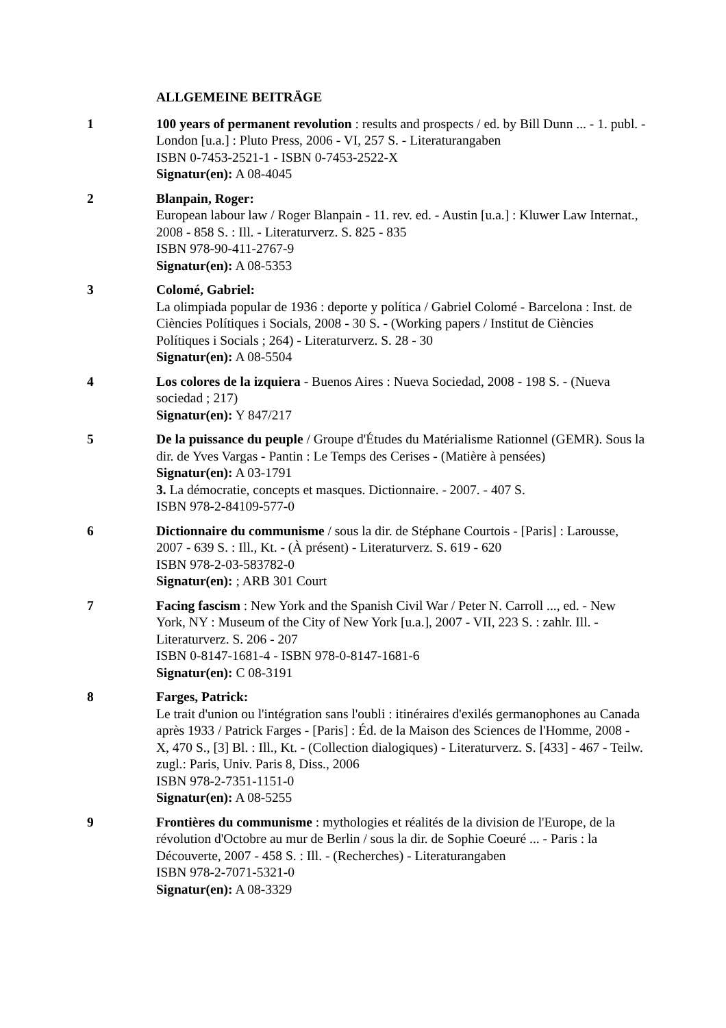ALLGEMEINE BEITRÄGE
1 100 years of permanent revolution : results and prospects / ed. by Bill Dunn ... - 1. publ. - London [u.a.] : Pluto Press, 2006 - VI, 257 S. - Literaturangaben
ISBN 0-7453-2521-1 - ISBN 0-7453-2522-X
Signatur(en): A 08-4045
2 Blanpain, Roger:
European labour law / Roger Blanpain - 11. rev. ed. - Austin [u.a.] : Kluwer Law Internat., 2008 - 858 S. : Ill. - Literaturverz. S. 825 - 835
ISBN 978-90-411-2767-9
Signatur(en): A 08-5353
3 Colomé, Gabriel:
La olimpiada popular de 1936 : deporte y política / Gabriel Colomé - Barcelona : Inst. de Ciències Polítiques i Socials, 2008 - 30 S. - (Working papers / Institut de Ciències Polítiques i Socials ; 264) - Literaturverz. S. 28 - 30
Signatur(en): A 08-5504
4 Los colores de la izquiera - Buenos Aires : Nueva Sociedad, 2008 - 198 S. - (Nueva sociedad ; 217)
Signatur(en): Y 847/217
5 De la puissance du peuple / Groupe d'Études du Matérialisme Rationnel (GEMR). Sous la dir. de Yves Vargas - Pantin : Le Temps des Cerises - (Matière à pensées)
Signatur(en): A 03-1791
3. La démocratie, concepts et masques. Dictionnaire. - 2007. - 407 S.
ISBN 978-2-84109-577-0
6 Dictionnaire du communisme / sous la dir. de Stéphane Courtois - [Paris] : Larousse, 2007 - 639 S. : Ill., Kt. - (À présent) - Literaturverz. S. 619 - 620
ISBN 978-2-03-583782-0
Signatur(en): ; ARB 301 Court
7 Facing fascism : New York and the Spanish Civil War / Peter N. Carroll ..., ed. - New York, NY : Museum of the City of New York [u.a.], 2007 - VII, 223 S. : zahlr. Ill. - Literaturverz. S. 206 - 207
ISBN 0-8147-1681-4 - ISBN 978-0-8147-1681-6
Signatur(en): C 08-3191
8 Farges, Patrick:
Le trait d'union ou l'intégration sans l'oubli : itinéraires d'exilés germanophones au Canada après 1933 / Patrick Farges - [Paris] : Éd. de la Maison des Sciences de l'Homme, 2008 - X, 470 S., [3] Bl. : Ill., Kt. - (Collection dialogiques) - Literaturverz. S. [433] - 467 - Teilw. zugl.: Paris, Univ. Paris 8, Diss., 2006
ISBN 978-2-7351-1151-0
Signatur(en): A 08-5255
9 Frontières du communisme : mythologies et réalités de la division de l'Europe, de la révolution d'Octobre au mur de Berlin / sous la dir. de Sophie Coeuré ... - Paris : la Découverte, 2007 - 458 S. : Ill. - (Recherches) - Literaturangaben
ISBN 978-2-7071-5321-0
Signatur(en): A 08-3329